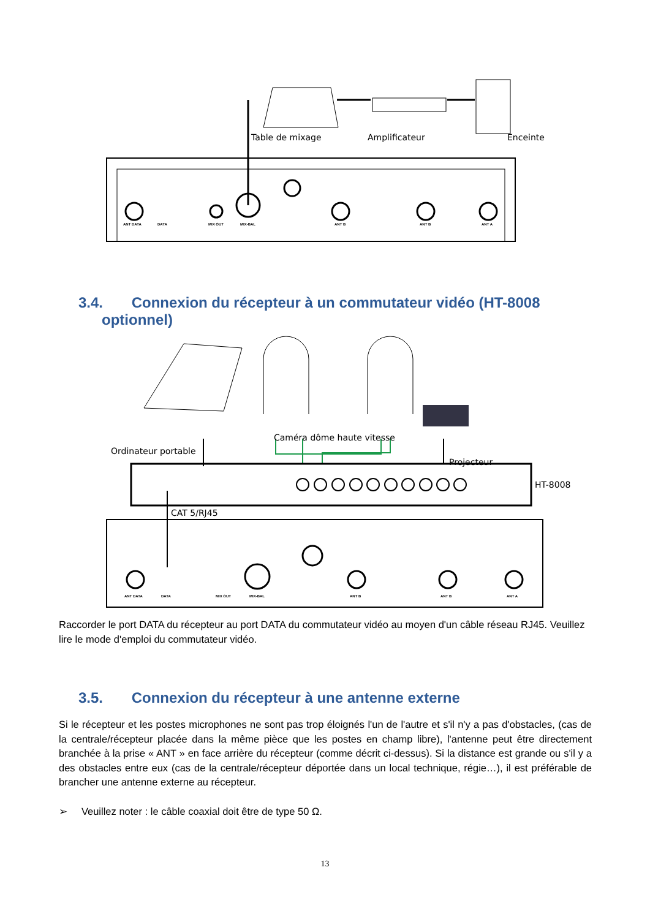Table de mixage Amplificateur Enceinte
ANT DATA DATA MIX OUT MIX-BAL ANT B ANT B ANT A
3.4. Connexion du récepteur à un commutateur vidéo (HT-8008
optionnel)
Caméra dôme haute vitesse
Ordinateur portable
Projecteur
HT-8008
CAT 5/RJ45
ANT DATA DATA MIX OUT MIX-BAL ANT B ANT B ANT A
Raccorder le port DATA du récepteur au port DATA du commutateur vidéo au moyen d'un câble réseau RJ45. Veuillez lire le mode d'emploi du commutateur vidéo.
3.5. Connexion du récepteur à une antenne externe
Si le récepteur et les postes microphones ne sont pas trop éloignés l'un de l'autre et s'il n'y a pas d'obstacles, (cas de la centrale/récepteur placée dans la même pièce que les postes en champ libre), l'antenne peut être directement branchée à la prise « ANT » en face arrière du récepteur (comme décrit ci-dessus). Si la distance est grande ou s'il y a des obstacles entre eux (cas de la centrale/récepteur déportée dans un local technique, régie…), il est préférable de brancher une antenne externe au récepteur.
➢ Veuillez noter : le câble coaxial doit être de type 50 Ω.
13